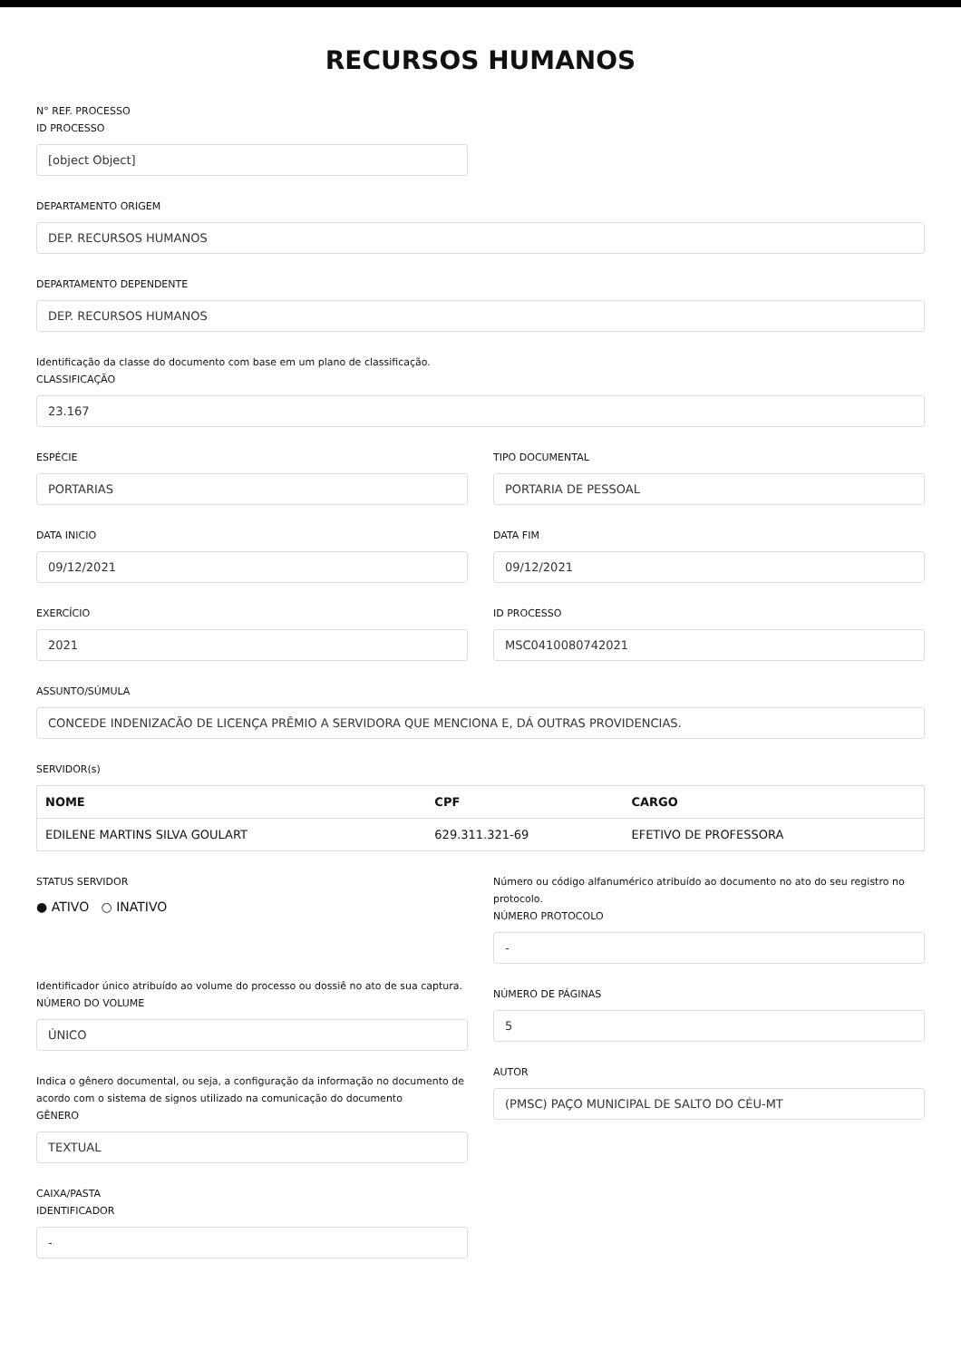RECURSOS HUMANOS
N° REF. PROCESSO
ID PROCESSO
[object Object]
DEPARTAMENTO ORIGEM
DEP. RECURSOS HUMANOS
DEPARTAMENTO DEPENDENTE
DEP. RECURSOS HUMANOS
Identificação da classe do documento com base em um plano de classificação.
CLASSIFICAÇÃO
23.167
ESPÉCIE
PORTARIAS
TIPO DOCUMENTAL
PORTARIA DE PESSOAL
DATA INICIO
09/12/2021
DATA FIM
09/12/2021
EXERCÍCIO
2021
ID PROCESSO
MSC0410080742021
ASSUNTO/SÚMULA
CONCEDE INDENIZACÃO DE LICENÇA PRÊMIO A SERVIDORA QUE MENCIONA E, DÁ OUTRAS PROVIDENCIAS.
SERVIDOR(s)
| NOME | CPF | CARGO |
| --- | --- | --- |
| EDILENE MARTINS SILVA GOULART | 629.311.321-69 | EFETIVO DE PROFESSORA |
STATUS SERVIDOR
● ATIVO ○ INATIVO
Identificador único atribuído ao volume do processo ou dossiê no ato de sua captura.
NÚMERO DO VOLUME
ÚNICO
Indica o gênero documental, ou seja, a configuração da informação no documento de acordo com o sistema de signos utilizado na comunicação do documento
GÊNERO
TEXTUAL
CAIXA/PASTA
IDENTIFICADOR
-
Número ou código alfanumérico atribuído ao documento no ato do seu registro no protocolo.
NÚMERO PROTOCOLO
-
NÚMERO DE PÁGINAS
5
AUTOR
(PMSC) PAÇO MUNICIPAL DE SALTO DO CÉU-MT